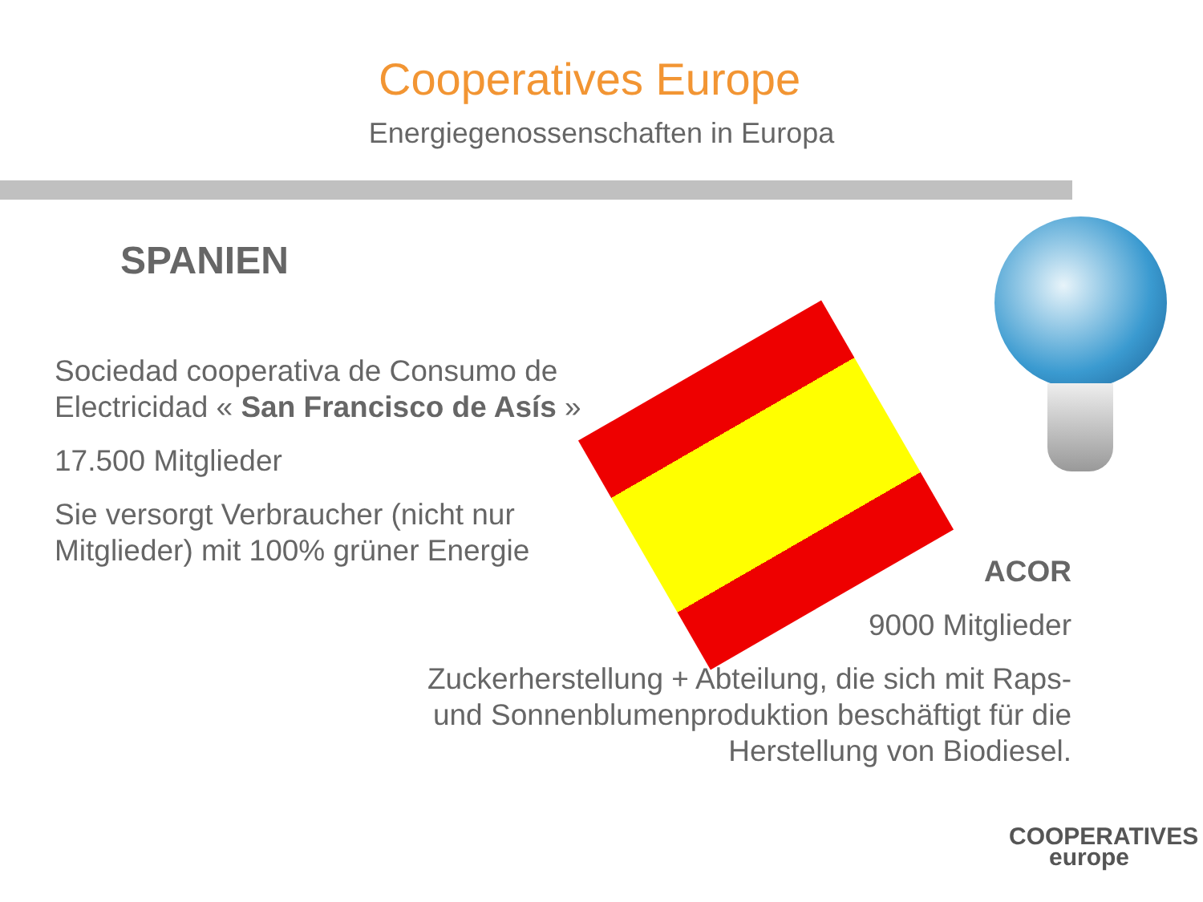Cooperatives Europe
Energiegenossenschaften in Europa
SPANIEN
Sociedad cooperativa de Consumo de Electricidad « San Francisco de Asís »
17.500 Mitglieder
Sie versorgt Verbraucher (nicht nur Mitglieder) mit 100% grüner Energie
ACOR
9000 Mitglieder
Zuckerherstellung + Abteilung, die sich mit Raps- und Sonnenblumenproduktion beschäftigt für die Herstellung von Biodiesel.
COOPERATIVES
europe